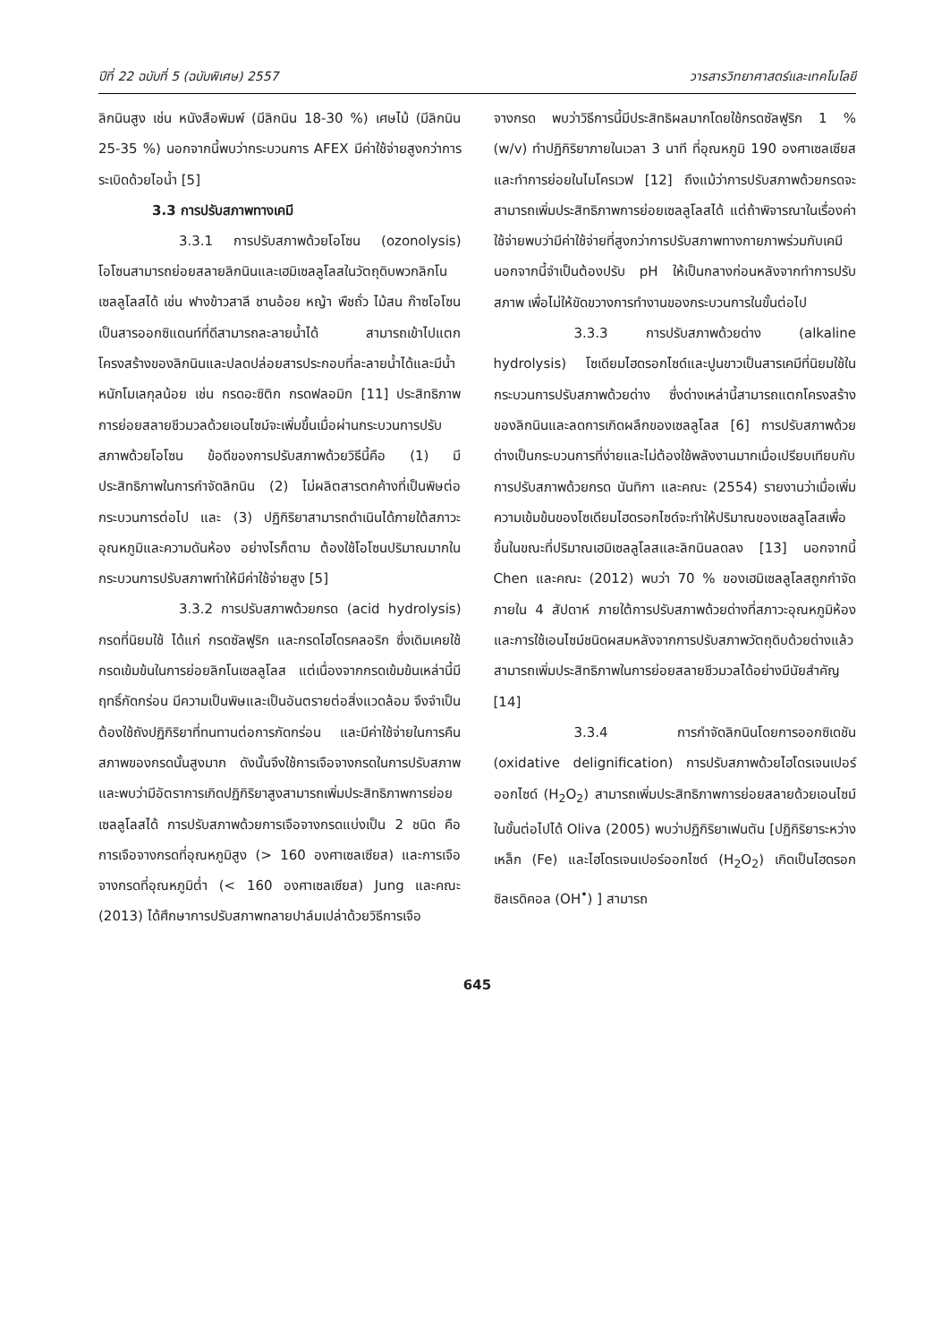ปีที่ 22 ฉบับที่ 5 (ฉบับพิเศษ) 2557 วารสารวิทยาศาสตร์และเทคโนโลยี
ลิกนินสูง เช่น หนังสือพิมพ์ (มีลิกนิน 18-30 %) เศษไม้ (มีลิกนิน 25-35 %) นอกจากนี้พบว่ากระบวนการ AFEX มีค่าใช้จ่ายสูงกว่าการระเบิดด้วยไอน้ำ [5]
3.3 การปรับสภาพทางเคมี
3.3.1 การปรับสภาพด้วยโอโซน (ozonolysis) โอโซนสามารถย่อยสลายลิกนินและเฮมิเซลลูโลสในวัตถุดิบพวกลิกโนเซลลูโลสได้ เช่น ฟางข้าวสาลี ชานอ้อย หญ้า พืชถั่ว ไม้สน ก๊าซโอโซนเป็นสารออกซิแดนท์ที่ดีสามารถละลายน้ำได้ สามารถเข้าไปแตกโครงสร้างของลิกนินและปลดปล่อยสารประกอบที่ละลายน้ำได้และมีน้ำหนักโมเลกุลน้อย เช่น กรดอะซิติก กรดฟลอมิก [11] ประสิทธิภาพการย่อยสลายชีวมวลด้วยเอนไซม์จะเพิ่มขึ้นเมื่อผ่านกระบวนการปรับสภาพด้วยโอโซน ข้อดีของการปรับสภาพด้วยวิธีนี้คือ (1) มีประสิทธิภาพในการกำจัดลิกนิน (2) ไม่ผลิตสารตกค้างที่เป็นพิษต่อกระบวนการต่อไป และ (3) ปฏิกิริยาสามารถดำเนินได้ภายใต้สภาวะอุณหภูมิและความดันห้อง อย่างไรก็ตาม ต้องใช้โอโซนปริมาณมากในกระบวนการปรับสภาพทำให้มีค่าใช้จ่ายสูง [5]
3.3.2 การปรับสภาพด้วยกรด (acid hydrolysis) กรดที่นิยมใช้ ได้แก่ กรดซัลฟูริก และกรดไฮโดรคลอริก ซึ่งเดิมเคยใช้กรดเข้มข้นในการย่อยลิกโนเซลลูโลส แต่เนื่องจากกรดเข้มข้นเหล่านี้มีฤทธิ์กัดกร่อน มีความเป็นพิษและเป็นอันตรายต่อสิ่งแวดล้อม จึงจำเป็นต้องใช้ถังปฏิกิริยาที่ทนทานต่อการกัดกร่อน และมีค่าใช้จ่ายในการคืนสภาพของกรดนั้นสูงมาก ดังนั้นจึงใช้การเจือจางกรดในการปรับสภาพและพบว่ามีอัตราการเกิดปฏิกิริยาสูงสามารถเพิ่มประสิทธิภาพการย่อยเซลลูโลสได้ การปรับสภาพด้วยการเจือจางกรดแบ่งเป็น 2 ชนิด คือ การเจือจางกรดที่อุณหภูมิสูง (> 160 องศาเซลเซียส) และการเจือจางกรดที่อุณหภูมิต่ำ (< 160 องศาเซลเซียส) Jung และคณะ (2013) ได้ศึกษาการปรับสภาพทลายปาล์มเปล่าด้วยวิธีการเจือ
จางกรด พบว่าวิธีการนี้มีประสิทธิผลมากโดยใช้กรดซัลฟูริก 1 % (w/v) ทำปฏิกิริยาภายในเวลา 3 นาที ที่อุณหภูมิ 190 องศาเซลเซียส และทำการย่อยในไมโครเวฟ [12] ถึงแม้ว่าการปรับสภาพด้วยกรดจะสามารถเพิ่มประสิทธิภาพการย่อยเซลลูโลสได้ แต่ถ้าพิจารณาในเรื่องค่าใช้จ่ายพบว่ามีค่าใช้จ่ายที่สูงกว่าการปรับสภาพทางกายภาพร่วมกับเคมี นอกจากนี้จำเป็นต้องปรับ pH ให้เป็นกลางก่อนหลังจากทำการปรับสภาพ เพื่อไม่ให้ขัดขวางการทำงานของกระบวนการในขั้นต่อไป
3.3.3 การปรับสภาพด้วยด่าง (alkaline hydrolysis) โซเดียมไฮดรอกไซด์และปูนขาวเป็นสารเคมีที่นิยมใช้ในกระบวนการปรับสภาพด้วยด่าง ซึ่งด่างเหล่านี้สามารถแตกโครงสร้างของลิกนินและลดการเกิดผลึกของเซลลูโลส [6] การปรับสภาพด้วยด่างเป็นกระบวนการที่ง่ายและไม่ต้องใช้พลังงานมากเมื่อเปรียบเทียบกับการปรับสภาพด้วยกรด นันทิกา และคณะ (2554) รายงานว่าเมื่อเพิ่มความเข้มข้นของโซเดียมไฮดรอกไซด์จะทำให้ปริมาณของเซลลูโลสเพื่อขึ้นในขณะที่ปริมาณเฮมิเซลลูโลสและลิกนินลดลง [13] นอกจากนี้ Chen และคณะ (2012) พบว่า 70 % ของเฮมิเซลลูโลสถูกกำจัดภายใน 4 สัปดาห์ ภายใต้การปรับสภาพด้วยด่างที่สภาวะอุณหภูมิห้อง และการใช้เอนไซม์ชนิดผสมหลังจากการปรับสภาพวัตถุดิบด้วยด่างแล้วสามารถเพิ่มประสิทธิภาพในการย่อยสลายชีวมวลได้อย่างมีนัยสำคัญ [14]
3.3.4 การกำจัดลิกนินโดยการออกซิเดชัน (oxidative delignification) การปรับสภาพด้วยไฮโดรเจนเปอร์ออกไซด์ (H<sub>2</sub>O<sub>2</sub>) สามารถเพิ่มประสิทธิภาพการย่อยสลายด้วยเอนไซม์ในขั้นต่อไปได้ Oliva (2005) พบว่าปฏิกิริยาเฟนตัน [ปฏิกิริยาระหว่างเหล็ก (Fe) และไฮโดรเจนเปอร์ออกไซด์ (H<sub>2</sub>O<sub>2</sub>) เกิดเป็นไฮดรอกซิลเรดิคอล (OH<sup>•</sup>) ] สามารถ
645